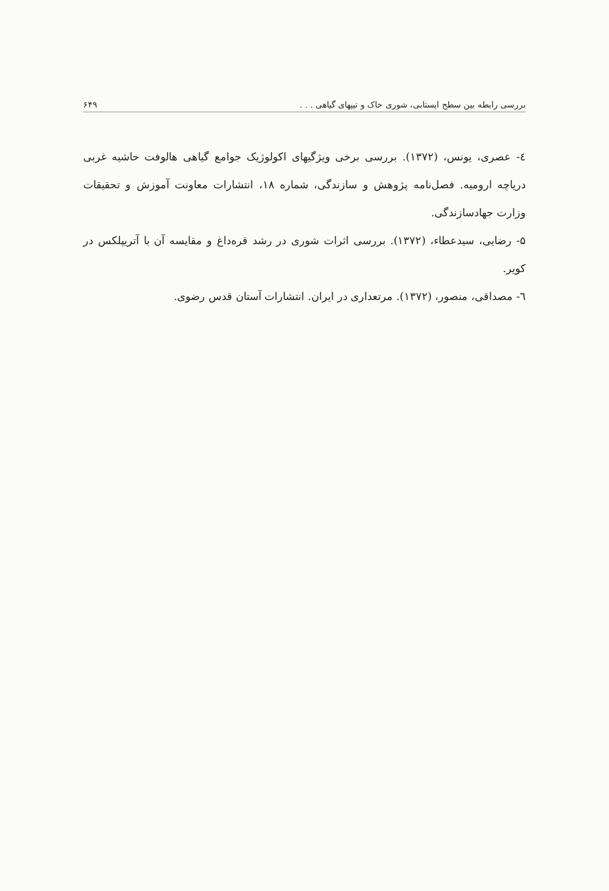بررسی رابطه بین سطح ایستابی، شوری خاک و تیپهای گیاهی . . . ۶۴۹
٤- عصری، یونس، (۱۳۷۲). بررسی برخی ویژگیهای اکولوژیک جوامع گیاهی هالوفت حاشیه غربی دریاچه ارومیه. فصل‌نامه پژوهش و سازندگی، شماره ۱۸، انتشارات معاونت آموزش و تحقیقات وزارت جهادسازندگی.
۵- رضایی، سیدعطاء، (۱۳۷۲). بررسی اثرات شوری در رشد قره‌داغ و مقایسه آن با آتریپلکس در کویر.
٦- مصداقی، منصور، (۱۳۷۲). مرتعداری در ایران. انتشارات آستان قدس رضوی.